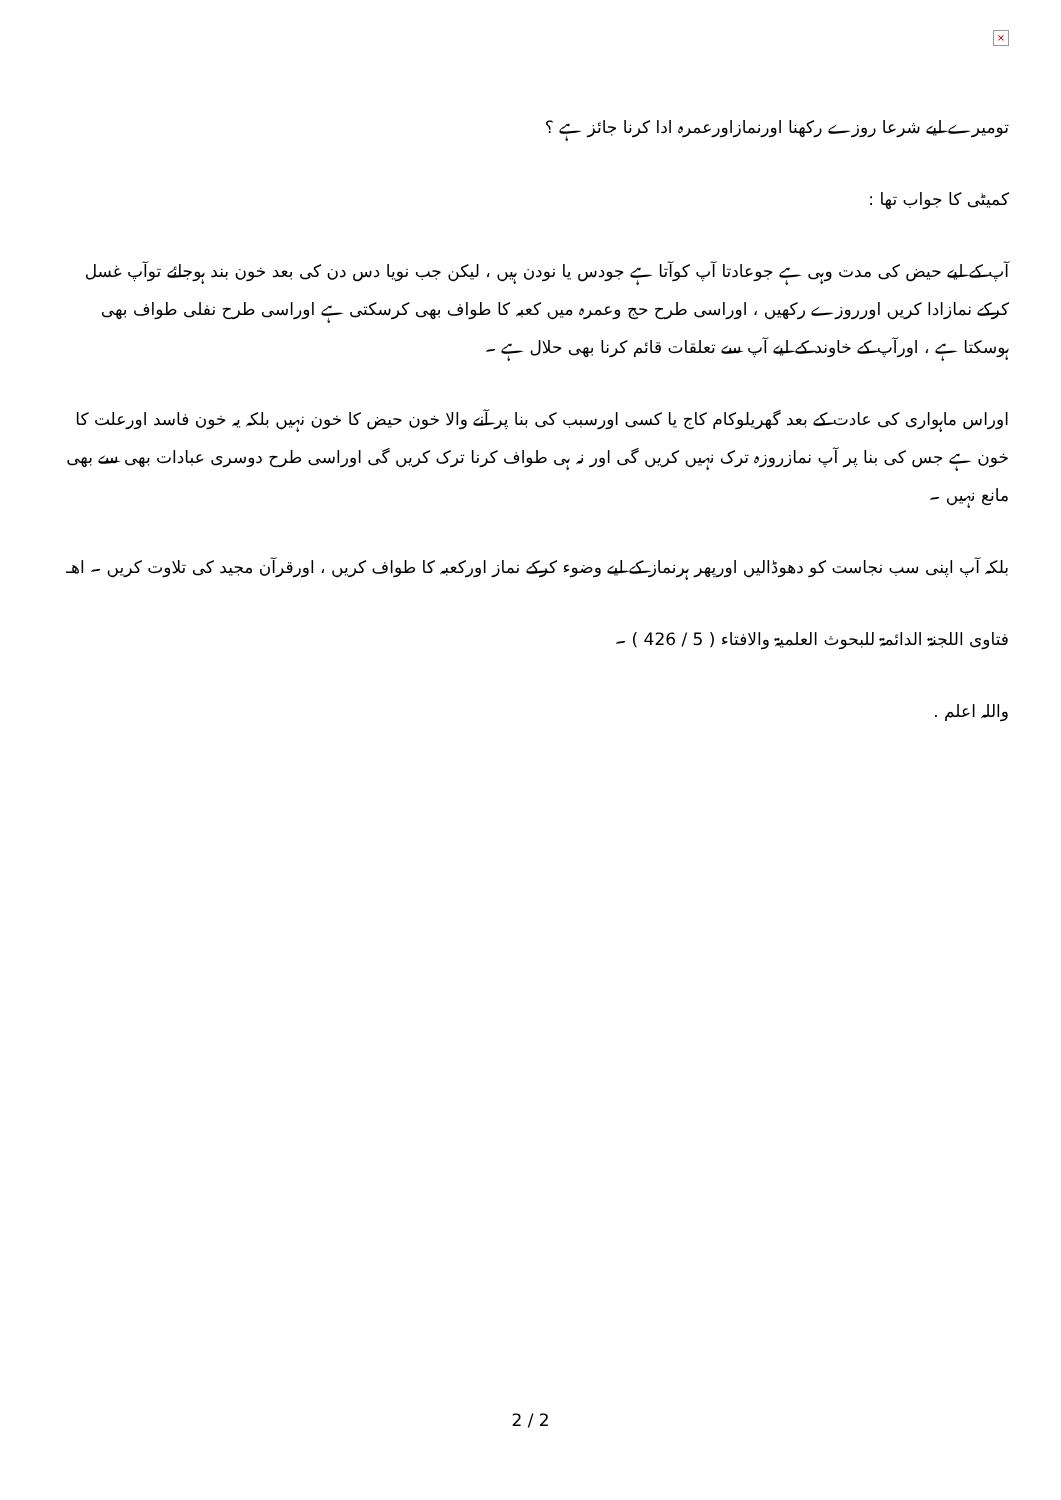×
تومیرے لیے شرعا روزے رکھنا اورنمازاورعمرہ ادا کرنا جائز ہے ؟
کمیٹی کا جواب تھا :
آپ کے لیے حیض کی مدت وہی ہے جوعادتا آپ کوآتا ہے جودس یا نودن ہیں ، لیکن جب نویا دس دن کی بعد خون بند ہوجائے توآپ غسل کرکے نمازادا کریں اورروزے رکھیں ، اوراسی طرح حج وعمرہ میں کعبہ کا طواف بھی کرسکتی ہے اوراسی طرح نفلی طواف بھی ہوسکتا ہے ، اورآپ کے خاوند کے لیے آپ سے تعلقات قائم کرنا بھی حلال ہے ۔
اوراس ماہواری کی عادت کے بعد گھریلوکام کاج یا کسی اورسبب کی بنا پر آنے والا خون حیض کا خون نہیں بلکہ یہ خون فاسد اورعلت کا خون ہے جس کی بنا پر آپ نمازروزہ ترک نہیں کریں گی اور نہ ہی طواف کرنا ترک کریں گی اوراسی طرح دوسری عبادات بھی سے بھی مانع نہیں ۔
بلکہ آپ اپنی سب نجاست کو دھوڈالیں اورپھر ہرنماز کے لیے وضوء کرکے نماز اورکعبہ کا طواف کریں ، اورقرآن مجید کی تلاوت کریں ۔ اھـ
فتاوی اللجنۃ الدائمۃ للبحوث العلمیۃ والافتاء ( 5 / 426 ) ۔
واللہ اعلم .
2 / 2